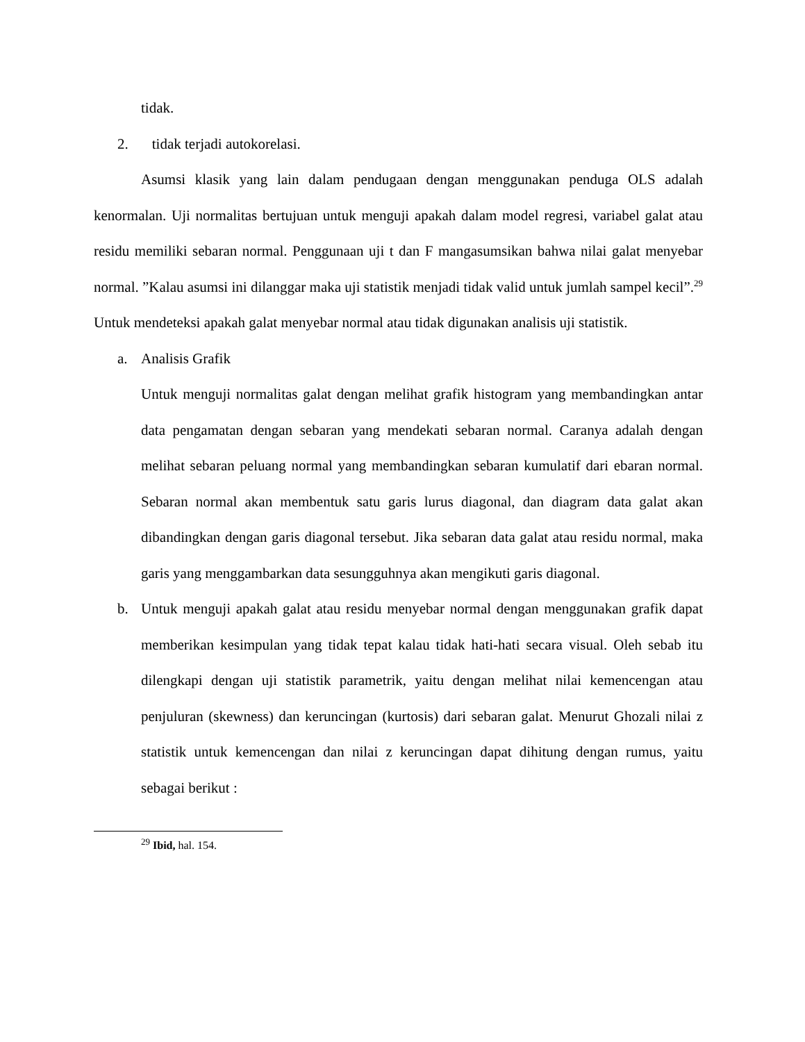tidak.
2. tidak terjadi autokorelasi.
Asumsi klasik yang lain dalam pendugaan dengan menggunakan penduga OLS adalah kenormalan. Uji normalitas bertujuan untuk menguji apakah dalam model regresi, variabel galat atau residu memiliki sebaran normal. Penggunaan uji t dan F mangasumsikan bahwa nilai galat menyebar normal. ”Kalau asumsi ini dilanggar maka uji statistik menjadi tidak valid untuk jumlah sampel kecil”.<sup>29</sup> Untuk mendeteksi apakah galat menyebar normal atau tidak digunakan analisis uji statistik.
a. Analisis Grafik
Untuk menguji normalitas galat dengan melihat grafik histogram yang membandingkan antar data pengamatan dengan sebaran yang mendekati sebaran normal. Caranya adalah dengan melihat sebaran peluang normal yang membandingkan sebaran kumulatif dari ebaran normal. Sebaran normal akan membentuk satu garis lurus diagonal, dan diagram data galat akan dibandingkan dengan garis diagonal tersebut. Jika sebaran data galat atau residu normal, maka garis yang menggambarkan data sesungguhnya akan mengikuti garis diagonal.
b. Untuk menguji apakah galat atau residu menyebar normal dengan menggunakan grafik dapat memberikan kesimpulan yang tidak tepat kalau tidak hati-hati secara visual. Oleh sebab itu dilengkapi dengan uji statistik parametrik, yaitu dengan melihat nilai kemencengan atau penjuluran (skewness) dan keruncingan (kurtosis) dari sebaran galat. Menurut Ghozali nilai z statistik untuk kemencengan dan nilai z keruncingan dapat dihitung dengan rumus, yaitu sebagai berikut :
<sup>29</sup> Ibid, hal. 154.